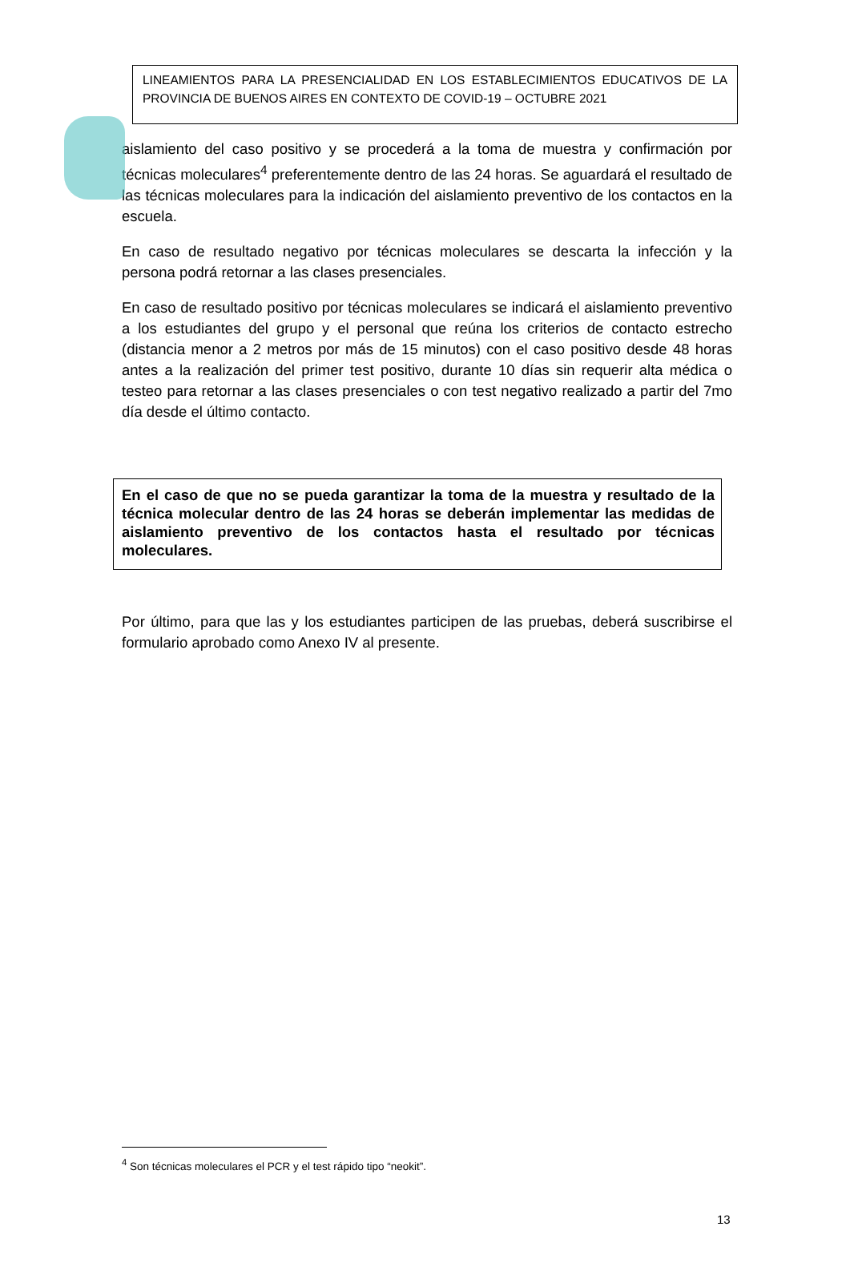LINEAMIENTOS PARA LA PRESENCIALIDAD EN LOS ESTABLECIMIENTOS EDUCATIVOS DE LA PROVINCIA DE BUENOS AIRES EN CONTEXTO DE COVID-19 – OCTUBRE 2021
aislamiento del caso positivo y se procederá a la toma de muestra y confirmación por técnicas moleculares<sup>4</sup> preferentemente dentro de las 24 horas. Se aguardará el resultado de las técnicas moleculares para la indicación del aislamiento preventivo de los contactos en la escuela.
En caso de resultado negativo por técnicas moleculares se descarta la infección y la persona podrá retornar a las clases presenciales.
En caso de resultado positivo por técnicas moleculares se indicará el aislamiento preventivo a los estudiantes del grupo y el personal que reúna los criterios de contacto estrecho (distancia menor a 2 metros por más de 15 minutos) con el caso positivo desde 48 horas antes a la realización del primer test positivo, durante 10 días sin requerir alta médica o testeo para retornar a las clases presenciales o con test negativo realizado a partir del 7mo día desde el último contacto.
En el caso de que no se pueda garantizar la toma de la muestra y resultado de la técnica molecular dentro de las 24 horas se deberán implementar las medidas de aislamiento preventivo de los contactos hasta el resultado por técnicas moleculares.
Por último, para que las y los estudiantes participen de las pruebas, deberá suscribirse el formulario aprobado como Anexo IV al presente.
<sup>4</sup> Son técnicas moleculares el PCR y el test rápido tipo “neokit”.
13